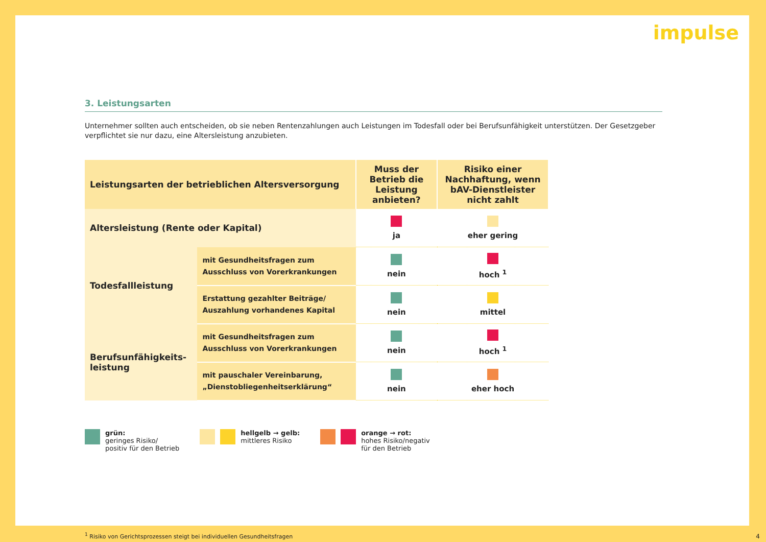impulse
3. Leistungsarten
Unternehmer sollten auch entscheiden, ob sie neben Rentenzahlungen auch Leistungen im Todesfall oder bei Berufsunfähigkeit unterstützen. Der Gesetzgeber verpflichtet sie nur dazu, eine Altersleistung anzubieten.
| Leistungsarten der betrieblichen Altersversorgung | | Muss der Betrieb die Leistung anbieten? | Risiko einer Nachhaftung, wenn bAV-Dienstleister nicht zahlt |
| --- | --- | --- | --- |
| Altersleistung (Rente oder Kapital) | | ja | eher gering |
| Todesfallleistung | mit Gesundheitsfragen zum Ausschluss von Vorerkrankungen | nein | hoch <sup>1</sup> |
| | Erstattung gezahlter Beiträge/ Auszahlung vorhandenes Kapital | nein | mittel |
| Berufsunfähigkeits-leistung | mit Gesundheitsfragen zum Ausschluss von Vorerkrankungen | nein | hoch <sup>1</sup> |
| | mit pauschaler Vereinbarung, „Dienstobliegenheitserklärung“ | nein | eher hoch |
grün:
geringes Risiko/
positiv für den Betrieb
hellgelb → gelb:
mittleres Risiko
orange → rot:
hohes Risiko/negativ
für den Betrieb
<sup>1</sup> Risiko von Gerichtsprozessen steigt bei individuellen Gesundheitsfragen
4